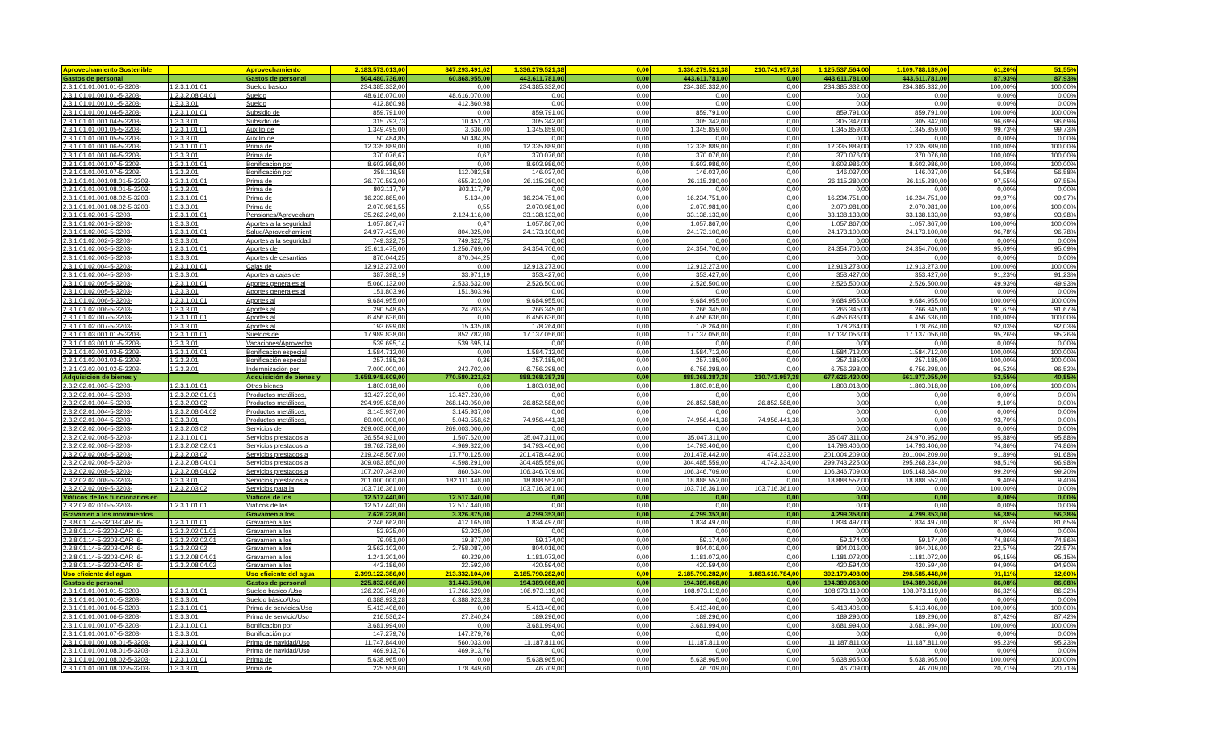| Aprovechamiento Sostenible | | Aprovechamiento | 2.183.573.013,00 | 847.293.491,62 | 1.336.279.521,38 | 0,00 | 1.336.279.521,38 | 210.741.957,38 | 1.125.537.564,00 | 1.109.788.189,00 | 61,20% | 51,55% |
| Gastos de personal | | Gastos de personal | 504.480.736,00 | 60.868.955,00 | 443.611.781,00 | 0,00 | 443.611.781,00 | 0,00 | 443.611.781,00 | 443.611.781,00 | 87,93% | 87,93% |
| 2.3.1.01.01.001.01-5-3203- | 1.2.3.1.01.01 | Sueldo basico | 234.385.332,00 | 0,00 | 234.385.332,00 | 0,00 | 234.385.332,00 | 0,00 | 234.385.332,00 | 234.385.332,00 | 100,00% | 100,00% |
| 2.3.1.01.01.001.01-5-3203- | 1.2.3.2.08.04.01 | Sueldo | 48.616.070,00 | 48.616.070,00 | 0,00 | 0,00 | 0,00 | 0,00 | 0,00 | 0,00 | 0,00% | 0,00% |
| 2.3.1.01.01.001.01-5-3203- | 1.3.3.3.01 | Sueldo | 412.860,98 | 412.860,98 | 0,00 | 0,00 | 0,00 | 0,00 | 0,00 | 0,00 | 0,00% | 0,00% |
| 2.3.1.01.01.001.04-5-3203- | 1.2.3.1.01.01 | Subsidio de | 859.791,00 | 0,00 | 859.791,00 | 0,00 | 859.791,00 | 0,00 | 859.791,00 | 859.791,00 | 100,00% | 100,00% |
| 2.3.1.01.01.001.04-5-3203- | 1.3.3.3.01 | Subsidio de | 315.793,73 | 10.451,73 | 305.342,00 | 0,00 | 305.342,00 | 0,00 | 305.342,00 | 305.342,00 | 96,69% | 96,69% |
| 2.3.1.01.01.001.05-5-3203- | 1.2.3.1.01.01 | Auxilio de | 1.349.495,00 | 3.636,00 | 1.345.859,00 | 0,00 | 1.345.859,00 | 0,00 | 1.345.859,00 | 1.345.859,00 | 99,73% | 99,73% |
| 2.3.1.01.01.001.05-5-3203- | 1.3.3.3.01 | Auxilio de | 50.484,85 | 50.484,85 | 0,00 | 0,00 | 0,00 | 0,00 | 0,00 | 0,00 | 0,00% | 0,00% |
| 2.3.1.01.01.001.06-5-3203- | 1.2.3.1.01.01 | Prima de | 12.335.889,00 | 0,00 | 12.335.889,00 | 0,00 | 12.335.889,00 | 0,00 | 12.335.889,00 | 12.335.889,00 | 100,00% | 100,00% |
| 2.3.1.01.01.001.06-5-3203- | 1.3.3.3.01 | Prima de | 370.076,67 | 0,67 | 370.076,00 | 0,00 | 370.076,00 | 0,00 | 370.076,00 | 370.076,00 | 100,00% | 100,00% |
| 2.3.1.01.01.001.07-5-3203- | 1.2.3.1.01.01 | Bonificacion por | 8.603.986,00 | 0,00 | 8.603.986,00 | 0,00 | 8.603.986,00 | 0,00 | 8.603.986,00 | 8.603.986,00 | 100,00% | 100,00% |
| 2.3.1.01.01.001.07-5-3203- | 1.3.3.3.01 | Bonificación por | 258.119,58 | 112.082,58 | 146.037,00 | 0,00 | 146.037,00 | 0,00 | 146.037,00 | 146.037,00 | 56,58% | 56,58% |
| 2.3.1.01.01.001.08.01-5-3203- | 1.2.3.1.01.01 | Prima de | 26.770.593,00 | 655.313,00 | 26.115.280,00 | 0,00 | 26.115.280,00 | 0,00 | 26.115.280,00 | 26.115.280,00 | 97,55% | 97,55% |
| 2.3.1.01.01.001.08.01-5-3203- | 1.3.3.3.01 | Prima de | 803.117,79 | 803.117,79 | 0,00 | 0,00 | 0,00 | 0,00 | 0,00 | 0,00 | 0,00% | 0,00% |
| 2.3.1.01.01.001.08.02-5-3203- | 1.2.3.1.01.01 | Prima de | 16.239.885,00 | 5.134,00 | 16.234.751,00 | 0,00 | 16.234.751,00 | 0,00 | 16.234.751,00 | 16.234.751,00 | 99,97% | 99,97% |
| 2.3.1.01.01.001.08.02-5-3203- | 1.3.3.3.01 | Prima de | 2.070.981,55 | 0,55 | 2.070.981,00 | 0,00 | 2.070.981,00 | 0,00 | 2.070.981,00 | 2.070.981,00 | 100,00% | 100,00% |
| 2.3.1.01.02.001-5-3203- | 1.2.3.1.01.01 | Pensiones/Aprovecham | 35.262.249,00 | 2.124.116,00 | 33.138.133,00 | 0,00 | 33.138.133,00 | 0,00 | 33.138.133,00 | 33.138.133,00 | 93,98% | 93,98% |
| 2.3.1.01.02.001-5-3203- | 1.3.3.3.01 | Aportes a la seguridad | 1.057.867,47 | 0,47 | 1.057.867,00 | 0,00 | 1.057.867,00 | 0,00 | 1.057.867,00 | 1.057.867,00 | 100,00% | 100,00% |
| 2.3.1.01.02.002-5-3203- | 1.2.3.1.01.01 | Salud/Aprovechamient | 24.977.425,00 | 804.325,00 | 24.173.100,00 | 0,00 | 24.173.100,00 | 0,00 | 24.173.100,00 | 24.173.100,00 | 96,78% | 96,78% |
| 2.3.1.01.02.002-5-3203- | 1.3.3.3.01 | Aportes a la seguridad | 749.322,75 | 749.322,75 | 0,00 | 0,00 | 0,00 | 0,00 | 0,00 | 0,00 | 0,00% | 0,00% |
| 2.3.1.01.02.003-5-3203- | 1.2.3.1.01.01 | Aportes de | 25.611.475,00 | 1.256.769,00 | 24.354.706,00 | 0,00 | 24.354.706,00 | 0,00 | 24.354.706,00 | 24.354.706,00 | 95,09% | 95,09% |
| 2.3.1.01.02.003-5-3203- | 1.3.3.3.01 | Aportes de cesantías | 870.044,25 | 870.044,25 | 0,00 | 0,00 | 0,00 | 0,00 | 0,00 | 0,00 | 0,00% | 0,00% |
| 2.3.1.01.02.004-5-3203- | 1.2.3.1.01.01 | Cajas de | 12.913.273,00 | 0,00 | 12.913.273,00 | 0,00 | 12.913.273,00 | 0,00 | 12.913.273,00 | 12.913.273,00 | 100,00% | 100,00% |
| 2.3.1.01.02.004-5-3203- | 1.3.3.3.01 | Aportes a cajas de | 387.398,19 | 33.971,19 | 353.427,00 | 0,00 | 353.427,00 | 0,00 | 353.427,00 | 353.427,00 | 91,23% | 91,23% |
| 2.3.1.01.02.005-5-3203- | 1.2.3.1.01.01 | Aportes generales al | 5.060.132,00 | 2.533.632,00 | 2.526.500,00 | 0,00 | 2.526.500,00 | 0,00 | 2.526.500,00 | 2.526.500,00 | 49,93% | 49,93% |
| 2.3.1.01.02.005-5-3203- | 1.3.3.3.01 | Aportes generales al | 151.803,96 | 151.803,96 | 0,00 | 0,00 | 0,00 | 0,00 | 0,00 | 0,00 | 0,00% | 0,00% |
| 2.3.1.01.02.006-5-3203- | 1.2.3.1.01.01 | Aportes al | 9.684.955,00 | 0,00 | 9.684.955,00 | 0,00 | 9.684.955,00 | 0,00 | 9.684.955,00 | 9.684.955,00 | 100,00% | 100,00% |
| 2.3.1.01.02.006-5-3203- | 1.3.3.3.01 | Aportes al | 290.548,65 | 24.203,65 | 266.345,00 | 0,00 | 266.345,00 | 0,00 | 266.345,00 | 266.345,00 | 91,67% | 91,67% |
| 2.3.1.01.02.007-5-3203- | 1.2.3.1.01.01 | Aportes al | 6.456.636,00 | 0,00 | 6.456.636,00 | 0,00 | 6.456.636,00 | 0,00 | 6.456.636,00 | 6.456.636,00 | 100,00% | 100,00% |
| 2.3.1.01.02.007-5-3203- | 1.3.3.3.01 | Aportes al | 193.699,08 | 15.435,08 | 178.264,00 | 0,00 | 178.264,00 | 0,00 | 178.264,00 | 178.264,00 | 92,03% | 92,03% |
| 2.3.1.01.03.001.01-5-3203- | 1.2.3.1.01.01 | Sueldos de | 17.989.838,00 | 852.782,00 | 17.137.056,00 | 0,00 | 17.137.056,00 | 0,00 | 17.137.056,00 | 17.137.056,00 | 95,26% | 95,26% |
| 2.3.1.01.03.001.01-5-3203- | 1.3.3.3.01 | Vacaciones/Aprovecha | 539.695,14 | 539.695,14 | 0,00 | 0,00 | 0,00 | 0,00 | 0,00 | 0,00 | 0,00% | 0,00% |
| 2.3.1.01.03.001.03-5-3203- | 1.2.3.1.01.01 | Bonificacion especial | 1.584.712,00 | 0,00 | 1.584.712,00 | 0,00 | 1.584.712,00 | 0,00 | 1.584.712,00 | 1.584.712,00 | 100,00% | 100,00% |
| 2.3.1.01.03.001.03-5-3203- | 1.3.3.3.01 | Bonificación especial | 257.185,36 | 0,36 | 257.185,00 | 0,00 | 257.185,00 | 0,00 | 257.185,00 | 257.185,00 | 100,00% | 100,00% |
| 2.3.1.02.03.001.02-5-3203- | 1.3.3.3.01 | Indemnización por | 7.000.000,00 | 243.702,00 | 6.756.298,00 | 0,00 | 6.756.298,00 | 0,00 | 6.756.298,00 | 6.756.298,00 | 96,52% | 96,52% |
| Adquisición de bienes y | | Adquisición de bienes y | 1.658.948.609,00 | 770.580.221,62 | 888.368.387,38 | 0,00 | 888.368.387,38 | 210.741.957,38 | 677.626.430,00 | 661.877.055,00 | 53,55% | 40,85% |
| 2.3.2.02.01.003-5-3203- | 1.2.3.1.01.01 | Otros bienes | 1.803.018,00 | 0,00 | 1.803.018,00 | 0,00 | 1.803.018,00 | 0,00 | 1.803.018,00 | 1.803.018,00 | 100,00% | 100,00% |
| 2.3.2.02.01.004-5-3203- | 1.2.3.2.02.01.01 | Productos metálicos, | 13.427.230,00 | 13.427.230,00 | 0,00 | 0,00 | 0,00 | 0,00 | 0,00 | 0,00 | 0,00% | 0,00% |
| 2.3.2.02.01.004-5-3203- | 1.2.3.2.03.02 | Productos metálicos, | 294.995.638,00 | 268.143.050,00 | 26.852.588,00 | 0,00 | 26.852.588,00 | 26.852.588,00 | 0,00 | 0,00 | 9,10% | 0,00% |
| 2.3.2.02.01.004-5-3203- | 1.2.3.2.08.04.02 | Productos metálicos, | 3.145.937,00 | 3.145.937,00 | 0,00 | 0,00 | 0,00 | 0,00 | 0,00 | 0,00 | 0,00% | 0,00% |
| 2.3.2.02.01.004-5-3203- | 1.3.3.3.01 | Productos metálicos, | 80.000.000,00 | 5.043.558,62 | 74.956.441,38 | 0,00 | 74.956.441,38 | 74.956.441,38 | 0,00 | 0,00 | 93,70% | 0,00% |
| 2.3.2.02.02.006-5-3203- | 1.2.3.2.03.02 | Servicios de | 269.003.006,00 | 269.003.006,00 | 0,00 | 0,00 | 0,00 | 0,00 | 0,00 | 0,00 | 0,00% | 0,00% |
| 2.3.2.02.02.008-5-3203- | 1.2.3.1.01.01 | Servicios prestados a | 36.554.931,00 | 1.507.620,00 | 35.047.311,00 | 0,00 | 35.047.311,00 | 0,00 | 35.047.311,00 | 24.970.952,00 | 95,88% | 95,88% |
| 2.3.2.02.02.008-5-3203- | 1.2.3.2.02.02.01 | Servicios prestados a | 19.762.728,00 | 4.969.322,00 | 14.793.406,00 | 0,00 | 14.793.406,00 | 0,00 | 14.793.406,00 | 14.793.406,00 | 74,86% | 74,86% |
| 2.3.2.02.02.008-5-3203- | 1.2.3.2.03.02 | Servicios prestados a | 219.248.567,00 | 17.770.125,00 | 201.478.442,00 | 0,00 | 201.478.442,00 | 474.233,00 | 201.004.209,00 | 201.004.209,00 | 91,89% | 91,68% |
| 2.3.2.02.02.008-5-3203- | 1.2.3.2.08.04.01 | Servicios prestados a | 309.083.850,00 | 4.598.291,00 | 304.485.559,00 | 0,00 | 304.485.559,00 | 4.742.334,00 | 299.743.225,00 | 295.268.234,00 | 98,51% | 96,98% |
| 2.3.2.02.02.008-5-3203- | 1.2.3.2.08.04.02 | Servicios prestados a | 107.207.343,00 | 860.634,00 | 106.346.709,00 | 0,00 | 106.346.709,00 | 0,00 | 106.346.709,00 | 105.148.684,00 | 99,20% | 99,20% |
| 2.3.2.02.02.008-5-3203- | 1.3.3.3.01 | Servicios prestados a | 201.000.000,00 | 182.111.448,00 | 18.888.552,00 | 0,00 | 18.888.552,00 | 0,00 | 18.888.552,00 | 18.888.552,00 | 9,40% | 9,40% |
| 2.3.2.02.02.009-5-3203- | 1.2.3.2.03.02 | Servicios para la | 103.716.361,00 | 0,00 | 103.716.361,00 | 0,00 | 103.716.361,00 | 103.716.361,00 | 0,00 | 0,00 | 100,00% | 0,00% |
| Viáticos de los funcionarios en | | Viáticos de los | 12.517.440,00 | 12.517.440,00 | 0,00 | 0,00 | 0,00 | 0,00 | 0,00 | 0,00 | 0,00% | 0,00% |
| 2.3.2.02.02.010-5-3203- | 1.2.3.1.01.01 | Viáticos de los | 12.517.440,00 | 12.517.440,00 | 0,00 | 0,00 | 0,00 | 0,00 | 0,00 | 0,00 | 0,00% | 0,00% |
| Gravamen a los movimientos | | Gravamen a los | 7.626.228,00 | 3.326.875,00 | 4.299.353,00 | 0,00 | 4.299.353,00 | 0,00 | 4.299.353,00 | 4.299.353,00 | 56,38% | 56,38% |
| 2.3.8.01.14-5-3203-CAR_6- | 1.2.3.1.01.01 | Gravamen a los | 2.246.662,00 | 412.165,00 | 1.834.497,00 | 0,00 | 1.834.497,00 | 0,00 | 1.834.497,00 | 1.834.497,00 | 81,65% | 81,65% |
| 2.3.8.01.14-5-3203-CAR_6- | 1.2.3.2.02.01.01 | Gravamen a los | 53.925,00 | 53.925,00 | 0,00 | 0,00 | 0,00 | 0,00 | 0,00 | 0,00 | 0,00% | 0,00% |
| 2.3.8.01.14-5-3203-CAR_6- | 1.2.3.2.02.02.01 | Gravamen a los | 79.051,00 | 19.877,00 | 59.174,00 | 0,00 | 59.174,00 | 0,00 | 59.174,00 | 59.174,00 | 74,86% | 74,86% |
| 2.3.8.01.14-5-3203-CAR_6- | 1.2.3.2.03.02 | Gravamen a los | 3.562.103,00 | 2.758.087,00 | 804.016,00 | 0,00 | 804.016,00 | 0,00 | 804.016,00 | 804.016,00 | 22,57% | 22,57% |
| 2.3.8.01.14-5-3203-CAR_6- | 1.2.3.2.08.04.01 | Gravamen a los | 1.241.301,00 | 60.229,00 | 1.181.072,00 | 0,00 | 1.181.072,00 | 0,00 | 1.181.072,00 | 1.181.072,00 | 95,15% | 95,15% |
| 2.3.8.01.14-5-3203-CAR_6- | 1.2.3.2.08.04.02 | Gravamen a los | 443.186,00 | 22.592,00 | 420.594,00 | 0,00 | 420.594,00 | 0,00 | 420.594,00 | 420.594,00 | 94,90% | 94,90% |
| Uso eficiente del agua | | Uso eficiente del agua | 2.399.122.386,00 | 213.332.104,00 | 2.185.790.282,00 | 0,00 | 2.185.790.282,00 | 1.883.610.784,00 | 302.179.498,00 | 298.585.448,00 | 91,11% | 12,60% |
| Gastos de personal | | Gastos de personal | 225.832.666,00 | 31.443.598,00 | 194.389.068,00 | 0,00 | 194.389.068,00 | 0,00 | 194.389.068,00 | 194.389.068,00 | 86,08% | 86,08% |
| 2.3.1.01.01.001.01-5-3203- | 1.2.3.1.01.01 | Sueldo basico /Uso | 126.239.748,00 | 17.266.629,00 | 108.973.119,00 | 0,00 | 108.973.119,00 | 0,00 | 108.973.119,00 | 108.973.119,00 | 86,32% | 86,32% |
| 2.3.1.01.01.001.01-5-3203- | 1.3.3.3.01 | Sueldo básico/Uso | 6.388.923,28 | 6.388.923,28 | 0,00 | 0,00 | 0,00 | 0,00 | 0,00 | 0,00 | 0,00% | 0,00% |
| 2.3.1.01.01.001.06-5-3203- | 1.2.3.1.01.01 | Prima de servicios/Uso | 5.413.406,00 | 0,00 | 5.413.406,00 | 0,00 | 5.413.406,00 | 0,00 | 5.413.406,00 | 5.413.406,00 | 100,00% | 100,00% |
| 2.3.1.01.01.001.06-5-3203- | 1.3.3.3.01 | Prima de servicio/Uso | 216.536,24 | 27.240,24 | 189.296,00 | 0,00 | 189.296,00 | 0,00 | 189.296,00 | 189.296,00 | 87,42% | 87,42% |
| 2.3.1.01.01.001.07-5-3203- | 1.2.3.1.01.01 | Bonificacion por | 3.681.994,00 | 0,00 | 3.681.994,00 | 0,00 | 3.681.994,00 | 0,00 | 3.681.994,00 | 3.681.994,00 | 100,00% | 100,00% |
| 2.3.1.01.01.001.07-5-3203- | 1.3.3.3.01 | Bonificación por | 147.279,76 | 147.279,76 | 0,00 | 0,00 | 0,00 | 0,00 | 0,00 | 0,00 | 0,00% | 0,00% |
| 2.3.1.01.01.001.08.01-5-3203- | 1.2.3.1.01.01 | Prima de navidad/Uso | 11.747.844,00 | 560.033,00 | 11.187.811,00 | 0,00 | 11.187.811,00 | 0,00 | 11.187.811,00 | 11.187.811,00 | 95,23% | 95,23% |
| 2.3.1.01.01.001.08.01-5-3203- | 1.3.3.3.01 | Prima de navidad/Uso | 469.913,76 | 469.913,76 | 0,00 | 0,00 | 0,00 | 0,00 | 0,00 | 0,00 | 0,00% | 0,00% |
| 2.3.1.01.01.001.08.02-5-3203- | 1.2.3.1.01.01 | Prima de | 5.638.965,00 | 0,00 | 5.638.965,00 | 0,00 | 5.638.965,00 | 0,00 | 5.638.965,00 | 5.638.965,00 | 100,00% | 100,00% |
| 2.3.1.01.01.001.08.02-5-3203- | 1.3.3.3.01 | Prima de | 225.558,60 | 178.849,60 | 46.709,00 | 0,00 | 46.709,00 | 0,00 | 46.709,00 | 46.709,00 | 20,71% | 20,71% |